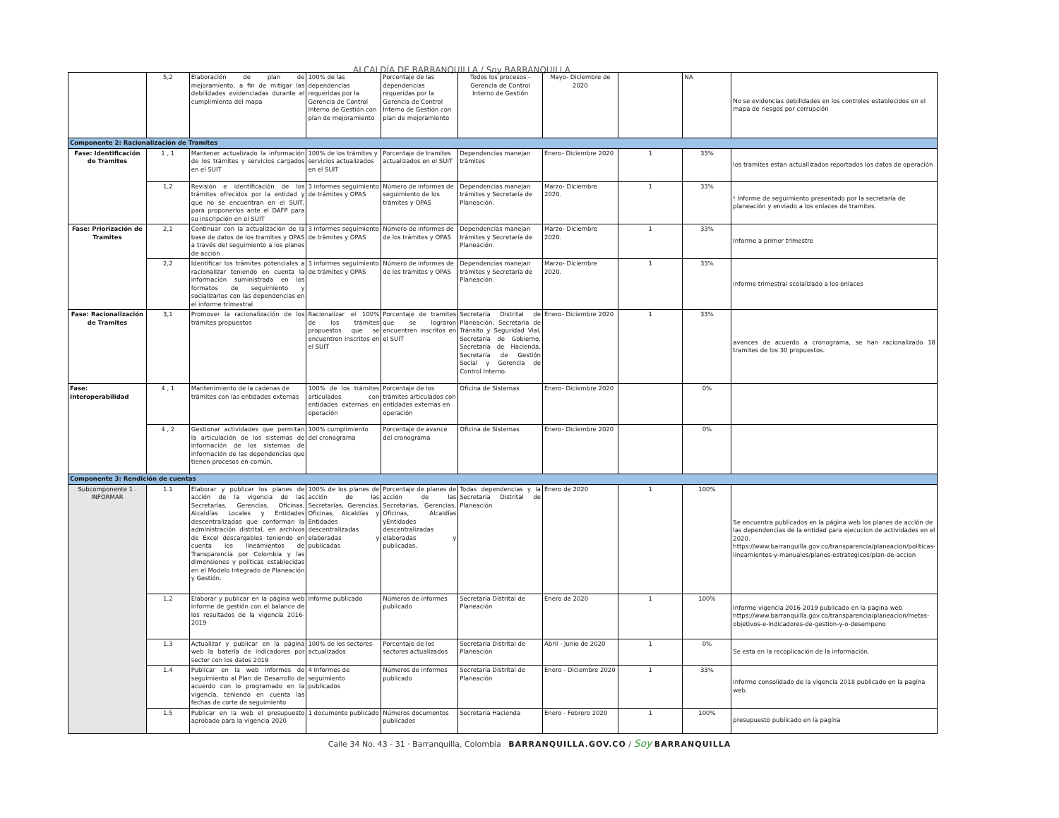ALCALDÍA DE BARRANQUILLA / Soy BARRANQUILLA
| | 5,2 | Elaboración de plan de mejoramiento, a fin de mitigar las debilidades evidenciadas durante el cumplimiento del mapa | 100% de las dependencias requeridas por la Gerencia de Control Interno de Gestión con plan de mejoramiento | Porcentaje de las dependencias requeridas por la Gerencia de Control Interno de Gestión con plan de mejoramiento | Todos los procesos - Gerencia de Control Interno de Gestión | Mayo- Diciembre de 2020 | | NA | No se evidencias debilidades en los controles establecidos en el mapa de riesgos por corrupción |
| Componente 2: Racionalización de Tramites | | | | | | | | | |
| Fase: Identificación de Tramites | 1 , 1 | Mantener actualizado la información de los trámites y servicios cargados en el SUIT | 100% de los trámites y servicios actualizados en el SUIT | Porcentaje de tramites actualizados en el SUIT | Dependencias manejan trámites | Enero- Diciembre 2020 | 1 | 33% | los tramites estan actuallizados reportados los datos de operación |
| | 1,2 | Revisión e identificación de los trámites ofrecidos por la entidad y que no se encuentran en el SUIT, para proponerlos ante el DAFP para su inscripción en el SUIT | 3 informes seguimiento de trámites y OPAS | Número de informes de seguimiento de los trámites y OPAS | Dependencias manejan trámites y Secretaría de Planeación. | Marzo- Diciembre 2020. | 1 | 33% | ! Informe de seguimiento presentado por la secretaría de planeación y enviado a los enlaces de tramites. |
| Fase: Priorización de Tramites | 2,1 | Continuar con la actualización de la base de datos de los tramites y OPAS a través del seguimiento a los planes de acción . | 3 informes seguimiento de trámites y OPAS | Número de informes de de los trámites y OPAS | Dependencias manejan trámites y Secretaría de Planeación. | Marzo- Diciembre 2020. | 1 | 33% | Informe a primer trimestre |
| | 2,2 | Identificar los trámites potenciales a racionalizar teniendo en cuenta la información suministrada en los formatos de seguimiento y socializarlos con las dependencias en el informe trimestral | 3 informes seguimiento de trámites y OPAS | Número de informes de de los trámites y OPAS | Dependencias manejan trámites y Secretaría de Planeación. | Marzo- Diciembre 2020. | 1 | 33% | informe trimestral scoializado a los enlaces |
| Fase: Racionalización de Tramites | 3,1 | Promover la racionalización de los trámites propuestos | Racionalizar el 100% de los trámites propuestos que se encuentren inscritos en el SUIT | Porcentaje de tramites que se lograron encuentren inscritos en el SUIT | Secretaría Distrital de Planeación, Secretaría de Tránsito y Seguridad Vial, Secretaría de Gobierno, Secretaría de Hacienda, Secretaría de Gestión Social y Gerencia de Control Interno. | Enero- Diciembre 2020 | 1 | 33% | avances de acuerdo a cronograma, se han racionalizado 18 tramites de los 30 propuestos. |
| Fase: Interoperabilidad | 4 , 1 | Mantenimiento de la cadenas de trámites con las entidades externas | 100% de los trámites articulados con entidades externas en operación | Porcentaje de los trámites articulados con entidades externas en operación | Oficina de Sistemas | Enero- Diciembre 2020 | | 0% | |
| | 4 , 2 | Gestionar actividades que permitan la articulación de los sistemas de información de los sistemas de información de las dependencias que tienen procesos en común. | 100% cumplimiento del cronograma | Porcentaje de avance del cronograma | Oficina de Sistemas | Enero- Diciembre 2020 | | 0% | |
| Componente 3: Rendición de cuentas | | | | | | | | | |
| Subcomponente 1 . INFORMAR | 1.1 | Elaborar y publicar los planes de acción de la vigencia de las Secretarías, Gerencias, Oficinas, Alcaldías Locales y Entidades descentralizadas que conforman la administración distrital, en archivos de Excel descargables teniendo en cuenta los lineamientos de Transparencia por Colombia y las dimensiones y políticas establecidas en el Modelo Integrado de Planeación y Gestión. | 100% de los planes de acción de las Secretarías, Gerencias, Oficinas, Alcaldías y Entidades descentralizadas elaboradas y publicadas | Porcentaje de planes de acción de las Secretarías, Gerencias, Oficinas, Alcaldías yEntidades descentralizadas elaboradas y publicadas. | Todas dependencias y la Secretaría Distrital de Planeación | Enero de 2020 | 1 | 100% | Se encuentra publicados en la página web los planes de acción de las dependencias de la entidad para ejecucion de actividades en el 2020. https://www.barranquilla.gov.co/transparencia/planeacion/politicas-lineamientos-y-manuales/planes-estrategicos/plan-de-accion |
| | 1.2 | Elaborar y publicar en la página web informe de gestión con el balance de los resultados de la vigencia 2016-2019 | Informe publicado | Números de informes publicado | Secretaría Distrital de Planeación | Enero de 2020 | 1 | 100% | Informe vigencia 2016-2019 publicado en la pagina web https://www.barranquilla.gov.co/transparencia/planeacion/metas-objetivos-e-indicadores-de-gestion-y-o-desempeno |
| | 1.3 | Actualizar y publicar en la página web la batería de indicadores por sector con los datos 2019 | 100% de los sectores actualizados | Porcentaje de los sectores actualizados | Secretaría Distrital de Planeación | Abril - Junio de 2020 | 1 | 0% | Se esta en la recoplicación de la información. |
| | 1.4 | Publicar en la web informes de seguimiento al Plan de Desarrollo de acuerdo con lo programado en la vigencia, teniendo en cuenta las fechas de corte de seguimiento | 4 Informes de seguimiento publicados | Números de informes publicado | Secretaría Distrital de Planeación | Enero - Diciembre 2020 | 1 | 33% | Informe consolidado de la vigencia 2018 publicado en la pagína web. |
| | 1.5 | Publicar en la web el presupuesto aprobado para la vigencia 2020 | 1 documento publicado | Números documentos publicados | Secretaría Hacienda | Enero - Febrero 2020 | 1 | 100% | presupuesto publicado en la pagína |
Calle 34 No. 43 - 31 · Barranquilla, Colombia BARRANQUILLA.GOV.CO / Soy BARRANQUILLA